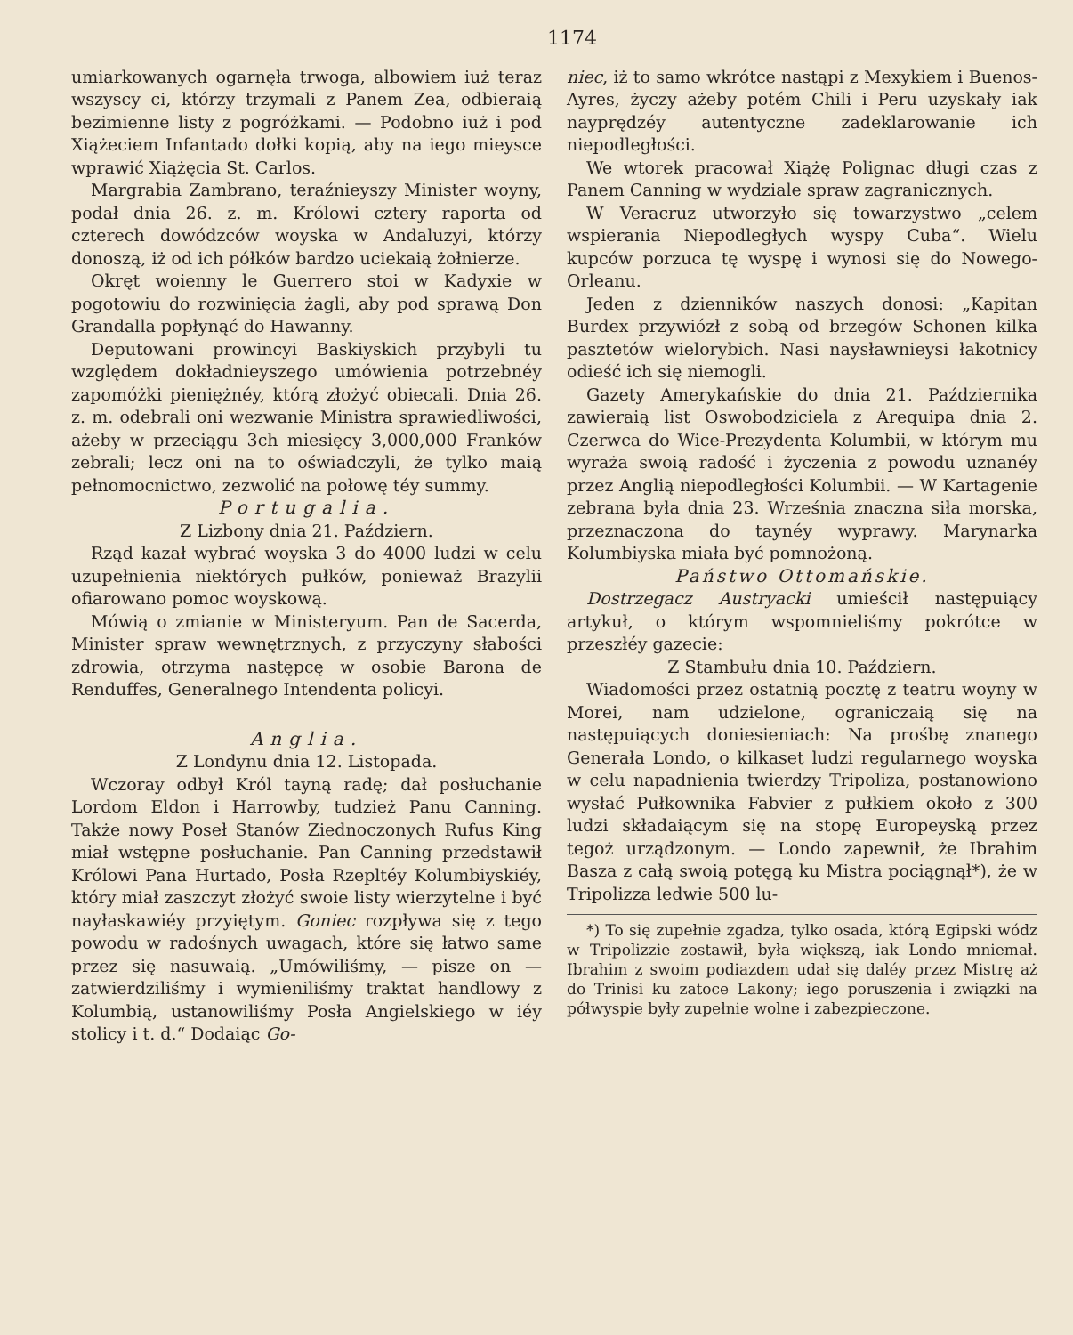1174
umiarkowanych ogarnęła trwoga, albowiem iuż teraz wszyscy ci, którzy trzymali z Panem Zea, odbieraią bezimienne listy z pogróżkami. — Podobno iuż i pod Xiążeciem Infantado dołki kopią, aby na iego mieysce wprawić Xiążęcia St. Carlos.
Margrabia Zambrano, teraźnieyszy Minister woyny, podał dnia 26. z. m. Królowi cztery raporta od czterech dowódzców woyska w Andaluzyi, którzy donoszą, iż od ich półków bardzo uciekaią żołnierze.
Okręt woienny le Guerrero stoi w Kadyxie w pogotowiu do rozwinięcia żagli, aby pod sprawą Don Grandalla popłynąć do Hawanny.
Deputowani prowincyi Baskiyskich przybyli tu względem dokładnieyszego umówienia potrzebnéy zapomóżki pieniężnéy, którą złożyć obiecali. Dnia 26. z. m. odebrali oni wezwanie Ministra sprawiedliwości, ażeby w przeciągu 3ch miesięcy 3,000,000 Franków zebrali; lecz oni na to oświadczyli, że tylko maią pełnomocnictwo, zezwolić na połowę téy summy.
Portugalia.
Z Lizbony dnia 21. Październ.
Rząd kazał wybrać woyska 3 do 4000 ludzi w celu uzupełnienia niektórych pułków, ponieważ Brazylii ofiarowano pomoc woyskową.
Mówią o zmianie w Ministeryum. Pan de Sacerda, Minister spraw wewnętrznych, z przyczyny słabości zdrowia, otrzyma następcę w osobie Barona de Renduffes, Generalnego Intendenta policyi.
Anglia.
Z Londynu dnia 12. Listopada.
Wczoray odbył Król tayną radę; dał posłuchanie Lordom Eldon i Harrowby, tudzież Panu Canning. Także nowy Poseł Stanów Ziednoczonych Rufus King miał wstępne posłuchanie. Pan Canning przedstawił Królowi Pana Hurtado, Posła Rzepltéy Kolumbiyskiéy, który miał zaszczyt złożyć swoie listy wierzytelne i być nayłaskawiéy przyiętym. Goniec rozpływa się z tego powodu w radośnych uwagach, które się łatwo same przez się nasuwaią. „Umówiliśmy, — pisze on — zatwierdziliśmy i wymieniliśmy traktat handlowy z Kolumbią, ustanowiliśmy Posła Angielskiego w iéy stolicy i t. d.“ Dodaiąc Go-
niec, iż to samo wkrótce nastąpi z Mexykiem i Buenos-Ayres, życzy ażeby potém Chili i Peru uzyskały iak nayprędzéy autentyczne zadeklarowanie ich niepodległości.
We wtorek pracował Xiążę Polignac długi czas z Panem Canning w wydziale spraw zagranicznych.
W Veracruz utworzyło się towarzystwo „celem wspierania Niepodległych wyspy Cuba“. Wielu kupców porzuca tę wyspę i wynosi się do Nowego-Orleanu.
Jeden z dzienników naszych donosi: „Kapitan Burdex przywiózł z sobą od brzegów Schonen kilka pasztetów wielorybich. Nasi naysławnieysi łakotnicy odieść ich się niemogli.
Gazety Amerykańskie do dnia 21. Października zawieraią list Oswobodziciela z Arequipa dnia 2. Czerwca do Wice-Prezydenta Kolumbii, w którym mu wyraża swoią radość i życzenia z powodu uznanéy przez Anglią niepodległości Kolumbii. — W Kartagenie zebrana była dnia 23. Września znaczna siła morska, przeznaczona do taynéy wyprawy. Marynarka Kolumbiyska miała być pomnożoną.
Państwo Ottomańskie.
Dostrzegacz Austryacki umieścił następuiący artykuł, o którym wspomnieliśmy pokrótce w przeszłéy gazecie:
Z Stambułu dnia 10. Październ.
Wiadomości przez ostatnią pocztę z teatru woyny w Morei, nam udzielone, ograniczaią się na następuiących doniesieniach: Na prośbę znanego Generała Londo, o kilkaset ludzi regularnego woyska w celu napadnienia twierdzy Tripoliza, postanowiono wysłać Pułkownika Fabvier z pułkiem około z 300 ludzi składaiącym się na stopę Europeyską przez tegoż urządzonym. — Londo zapewnił, że Ibrahim Basza z całą swoią potęgą ku Mistra pociągnął*), że w Tripolizza ledwie 500 lu-
*) To się zupełnie zgadza, tylko osada, którą Egipski wódz w Tripolizzie zostawił, była większą, iak Londo mniemał. Ibrahim z swoim podiazdem udał się daléy przez Mistrę aż do Trinisi ku zatoce Lakony; iego poruszenia i związki na półwyspie były zupełnie wolne i zabezpieczone.